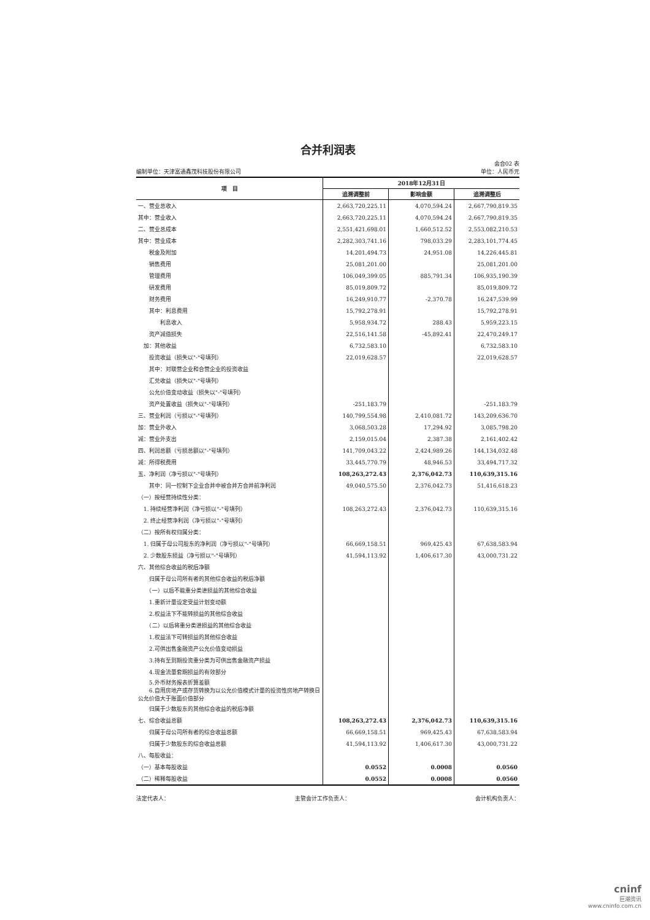合并利润表
会合02 表
编制单位：天津富通鑫茂科技股份有限公司 单位：人民币元
| 项 目 | 2018年12月31日 | | |
| --- | --- | --- | --- |
| | 追溯调整前 | 影响金额 | 追溯调整后 |
| 一、营业总收入 | 2,663,720,225.11 | 4,070,594.24 | 2,667,790,819.35 |
| 其中：营业收入 | 2,663,720,225.11 | 4,070,594.24 | 2,667,790,819.35 |
| 二、营业总成本 | 2,551,421,698.01 | 1,660,512.52 | 2,553,082,210.53 |
| 其中：营业成本 | 2,282,303,741.16 | 798,033.29 | 2,283,101,774.45 |
| 税金及附加 | 14,201,494.73 | 24,951.08 | 14,226,445.81 |
| 销售费用 | 25,081,201.00 | | 25,081,201.00 |
| 管理费用 | 106,049,399.05 | 885,791.34 | 106,935,190.39 |
| 研发费用 | 85,019,809.72 | | 85,019,809.72 |
| 财务费用 | 16,249,910.77 | -2,370.78 | 16,247,539.99 |
| 其中：利息费用 | 15,792,278.91 | | 15,792,278.91 |
| 利息收入 | 5,958,934.72 | 288.43 | 5,959,223.15 |
| 资产减值损失 | 22,516,141.58 | -45,892.41 | 22,470,249.17 |
| 加：其他收益 | 6,732,583.10 | | 6,732,583.10 |
| 投资收益（损失以"-"号填列） | 22,019,628.57 | | 22,019,628.57 |
| 其中：对联营企业和合营企业的投资收益 | | | |
| 汇兑收益（损失以"-"号填列） | | | |
| 公允价值变动收益（损失以"-"号填列） | | | |
| 资产处置收益（损失以"-"号填列） | -251,183.79 | | -251,183.79 |
| 三、营业利润（亏损以"-"号填列） | 140,799,554.98 | 2,410,081.72 | 143,209,636.70 |
| 加：营业外收入 | 3,068,503.28 | 17,294.92 | 3,085,798.20 |
| 减：营业外支出 | 2,159,015.04 | 2,387.38 | 2,161,402.42 |
| 四、利润总额（亏损总额以"-"号填列） | 141,709,043.22 | 2,424,989.26 | 144,134,032.48 |
| 减：所得税费用 | 33,445,770.79 | 48,946.53 | 33,494,717.32 |
| 五、净利润（净亏损以"-"号填列） | 108,263,272.43 | 2,376,042.73 | 110,639,315.16 |
| 其中：同一控制下企业合并中被合并方合并前净利润 | 49,040,575.50 | 2,376,042.73 | 51,416,618.23 |
| （一）按经营持续性分类： | | | |
| 1. 持续经营净利润（净亏损以"-"号填列） | 108,263,272.43 | 2,376,042.73 | 110,639,315.16 |
| 2. 终止经营净利润（净亏损以"-"号填列） | | | |
| （二）按所有权归属分类： | | | |
| 1. 归属于母公司股东的净利润（净亏损以"-"号填列） | 66,669,158.51 | 969,425.43 | 67,638,583.94 |
| 2. 少数股东损益（净亏损以"-"号填列） | 41,594,113.92 | 1,406,617.30 | 43,000,731.22 |
| 六、其他综合收益的税后净额 | | | |
| 归属于母公司所有者的其他综合收益的税后净额 | | | |
| （一）以后不能重分类进损益的其他综合收益 | | | |
| 1.重新计量设定受益计划变动额 | | | |
| 2.权益法下不能转损益的其他综合收益 | | | |
| （二）以后将重分类进损益的其他综合收益 | | | |
| 1.权益法下可转损益的其他综合收益 | | | |
| 2.可供出售金融资产公允价值变动损益 | | | |
| 3.持有至到期投资重分类为可供出售金融资产损益 | | | |
| 4.现金流量套期损益的有效部分 | | | |
| 5.外币财务报表折算差额 6.自用房地产或存货转换为以公允价值模式计量的投资性房地产转换日公允价值大于账面价值部分 | | | |
| 归属于少数股东的其他综合收益的税后净额 | | | |
| 七、综合收益总额 | 108,263,272.43 | 2,376,042.73 | 110,639,315.16 |
| 归属于母公司所有者的综合收益总额 | 66,669,158.51 | 969,425.43 | 67,638,583.94 |
| 归属于少数股东的综合收益总额 | 41,594,113.92 | 1,406,617.30 | 43,000,731.22 |
| 八、每股收益： | | | |
| （一）基本每股收益 | 0.0552 | 0.0008 | 0.0560 |
| （二）稀释每股收益 | 0.0552 | 0.0008 | 0.0560 |
法定代表人： 主管会计工作负责人： 会计机构负责人：
cninf
巨潮资讯
www.cninfo.com.cn